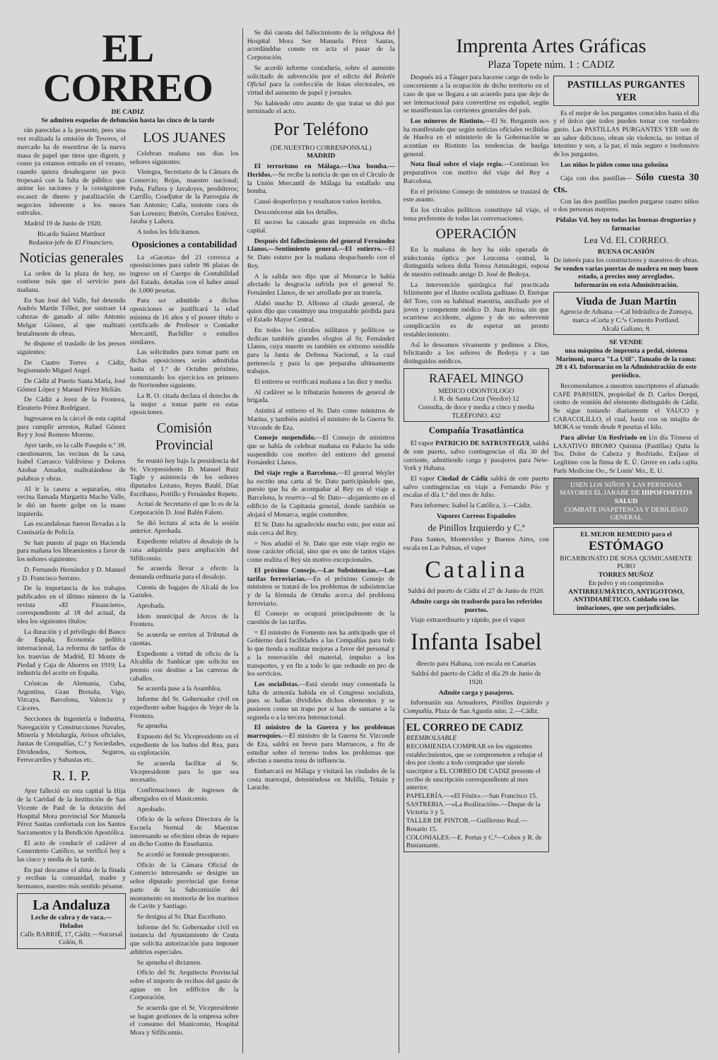EL CORREO
DE CADIZ
Se admiten esquelas de defunción hasta las cinco de la tarde
rán parecidas a la presente, pees una vez realizada la emisión de Tesoros, el mercado ha de resentirse de la nueva masa de papel que tiene que digerir, y como ya estamos entrado en el verano, cuando quiera desahogarse un poco tropesará con la falta de público que anime las raciones y la consiguiente escasez de dinero y paralización de negocios inherente a los meses estivales.
Madrid 19 de Junio de 1920.
Ricardo Suárez Martínez
Redasior-jefe de El Financiero.
Noticias generales
La orden de la plaza de hoy, no contiene más que el servicio para mañana.
En San José del Valle, fué detenido Andrés Martín Téllez, por sustraer 14 cabezas de ganado al niño Antonio Melgar Gómez, al que maltrató brutalmente de obras.
Se dispone el traslado de los presos siguientes:
De Cuatro Torres a Cádiz, Segismundo Miguel Angel.
De Cádiz al Puerto Santa María, José Gómez López y Manuel Pérez Melián.
De Cádiz a Jerez de la Frontera, Eleuterio Pérez Rodríguez.
Ingresaron en la cárcel de esta capital para cumplir arrestos, Rafael Gómez Rey y José Romero Moreno.
Ayer tarde, en la calle Pasquín n.º 38, cuestionaron, las vecinas de la casa, Isabel Carrasco Valdivieso y Dolores Azobar Amador, maltratándose de palabras y obras.
Al ir la casera a separarlas, otra vecina llamada Margarita Macho Valle, le dió un fuerte golpe en la mano izquierda.
Las escandalosas fueron llevadas a la Comisaría de Policía.
Se han puesto al pago en Hacienda para mañana los libramientos a favor de los señores siguientes:
D. Fernando Hernández y D. Manuel y D. Francisco Serrano.
De la importancia de los trabajos publicados en el último número de la revista «El Financiero», correspondiente al 18 del actual, da idea los siguientes títulos:
La duración y el privilegio del Banco de España, Economía política internacional, La reforma de tarifas de los tranvias de Madrid, El Monte de Piedad y Caja de Ahorros en 1919; La industria del aceite en España.
Crónicas de Alemania, Cuba, Argentina, Gran Bretaña, Vigo, Vizcaya, Barcelona, Valencia y Cáceres.
Secciones de Ingeniería e Industria, Navegación y Construcciones Navales, Minería y Metalurgía, Avisos oficiales, Juntas de Compañías, C.ª y Sociedades, Dividendos, Sorteos, Seguros, Ferrocarriles y Subastas etc.
R. I. P.
Ayer falleció en esta capital la Hija de la Caridad de la Institución de San Vicente de Paul de la dotación del Hospital Mora provincial Sor Manuela Pérez Sautas confortada con los Santos Sacramentos y la Bendición Apostólica.
El acto de conducir el cadáver al Cementerio Católico, se verificó hoy a las cinco y media de la tarde.
En paz descanse el alma de la finada y reciban la comunidad, madre y hermanos, nuestro más sentido pésame.
La Andaluza
Leche de cabra y de vaca.—Helados
Calle BARRIÉ, 17, Cádiz.—Sucursal Colón, 8.
LOS JUANES
Celebran mañana sus dias los señores siguientes:
Viniegra, Secretario de la Cámara de Comercio; Rojas, maestro nacional; Peña, Fullera y Javaloyes, presbíteros; Carrillo, Coadjutor de la Parroquia de San Antonio; Caña, teniente cura de San Lorenzo; Butrón, Corrales Estévez, Jaraba y Lahera.
A todos les felicitamos.
Oposiciones a contabilidad
La «Gaceta» del 21 convoca a oposisiciones para cubrir 96 plazas de ingreso en el Cuerpo de Contabilidad del Estado, dotadas con el haber anual de 3.000 pesetas.
Para ser admitido a dichas oposiciones se justificará la edad mínima de 16 años y el poseer título o certificado de Profesor o Contador Mercantil, Bachiller o estudios similares.
Las solicitudes para tomar parte en dichas oposiciones serán admitidas hasta el 1.º de Octubre próximo, comenzando los ejercicios en primero de Noviembre siguiente.
La R. O. citada declara el derecho de la mujer a tomar parte en estas oposiciones.
Comisión Provincial
Se reunió hoy bajo la presidencia del Sr. Vicepresidente D. Manuel Ruiz Tagle y asistencia de los señores diputados Lozano, Reyes Baulé, Díaz Escribano, Portillo y Fernández Repeto.
Actuó de Secretario el que lo es de la Corporación D. José Balén Falero.
Se dió lectura al acta de la sesión anterior. Aprobada.
Expediente relativo al desalojo de la casa adquirida para ampliación del Sifilicomio.
Se acuerda llevar a efecto la demanda ordinaria para el desalojo.
Cuenta de bagajes de Alcalá de los Gazules.
Aprobada.
Idem municipal de Arcos de la Frontera.
Se acuerda se envien al Tribunal de cuentas.
Expediente a virtud de oficio de la Alcaldía de Sanlúcar que solicita un premio con destino a las carreras de caballos.
Se acuerda pase a la Asamblea.
Informe del Sr. Gobernador civil en expediente sobre bagajes de Vejer de la Frontera.
Se aprueba.
Expuesto del Sr. Vicepresidente en el expediente de los baños del Rea, para su explotación.
Se acuerda facilitar al Sr. Vicepresidente para lo que sea necesario.
Confirmaciones de ingresos de albergados en el Manicomio.
Aprobado.
Oficio de la señora Directora de la Escuela Normal de Maestras interesando se efectúen obras de reparo en dicho Centro de Enseñanza.
Se acordó se formule presupuesto.
Oficio de la Cámara Oficial de Comercio interesando se designe un señor diputado provincial que forme parte de la Subcomisión del monumento en memoria de los marinos de Cavite y Santiago.
Se designa al Sr. Diaz Escribano.
Informe del Sr. Gobernador civil en instancia del Ayuntamiento de Ceuta que solicita autorización para imponer arbitrios especiales.
Se aprueba el dictamen.
Oficio del Sr. Arquitecto Provincial sobre el importe de recibos del gasto de aguas en los edificios de la Corporación.
Se acuerda que el Sr. Vicepresidente se hagan gestiones de la empresa sobre el consumo del Manicomio, Hospital Mora y Sifilicomio.
Se dió cuenta del fallecimiento de la religiosa del Hospital Mora Sor Manuela Pérez Sautas, acordánddse conste en acta el pasar de la Corporación.
Se acordó informe contaduría, sobre el aumento solicitado de subvención por el edicto del Boletín Oficial para la confección de listas electorales, en virtud del aumento de papel y jornales.
No habiendo otro asunto de que tratar se dió por terminado el acto.
Por Teléfono
(DE NUESTRO CORRESPONSAL)
MADRID
El terrorismo en Málaga.—Una bomba.—Heridos.—Se recibe la noticia de que en el Círculo de la Unión Mercantil de Málaga ha estallado una bomba.
Causó desperfectos y resultaron varios heridos.
Desconócense aún los detalles.
El suceso ha causado gran impresión en dicha capital.
Después del fallecimiento del general Fernández Llanos.—Sentimiento general.—El entierro.—El Sr. Dato estuvo por la mañana despachando con el Rey.
A la salida nos dijo que al Monarca le había afectado la desgracia sufrida por el general Sr. Fernández Llanos, de ser arrollado por un tranvía.
Alabó mucho D. Alfonso al citado general, de quien dijo que constituye una irreparable pérdida para el Estado Mayor Central.
En todos los círculos militares y políticos se dedican también grandes elogios al Sr. Fernández Llanos, cuya muerte es también en extremo sensible para la Junta de Defensa Nacional, a la cual pertenecía y para la que preparaba ultimamente trabajos.
El entierro se verificará mañana a las diez y media.
Al cadáver se le tributarán honores de general de brigada.
Asistirá al entierro el Sr. Dato como ministros de Marina, y también asistirá el ministro de la Guerra Sr. Vizconde de Eza.
Consejo suspendido.—El Consejo de ministros que se había de celebrar mañana en Palacio ha sido suspendido con motivo del entierro del general Fernández Llanos.
Del viaje regio a Barcelona.—El general Weyler ha escrito una carta al Sr. Dato participándole que, puesto que ha de acompañar al Rey en el viaje a Barcelona, le reserva—al Sr. Dato—alojamiento en el edificio de la Capitania general, donde también se alojará el Monarca, según costumbre.
El Sr. Dato ha agradecido mucho esto, por estar así más cerca del Rey.
= Nos añadió el Sr. Dato que este viaje regio no tiene carácter oficial, sino que es uno de tantos viajes como realiza el Rey sin motivo excepcionales.
El próximo Consejo.—Las Subsistencias.—Las tarifas ferroviarias.—En el próximo Consejo de ministros se tratará de los problemas de subsistencias y de la fórmula de Ortuño acerca del problema ferroviario.
El Consejo se ocupará principalmente de la cuestión de las tarifas.
= El ministro de Fomento nos ha anticipado que el Gobierno dará facilidades a las Compañías para todo lo que tienda a realizar mejoras a favor del personal y a la renovación del material, impulso a los transportes, y en fin a todo lo que redunde en pro de los servicios.
Los socialistas.—Está siendo muy comentada la falta de armonía habida en el Congreso socialista, pues se hallan divididos dichos elementos y se pusieron como un trapo por si han de sumarse a la segunda o a la tercera Internacional.
El ministro de la Guerra y los problemas marroquíes.—El ministro de la Guerra Sr. Vizconde de Eza, saldrá en breve para Marruecos, a fin de estudiar sobre el terreno todos los problemas que afectan a nuestra zona de influencia.
Embarcará en Málaga y visitará las ciudades de la costa marroquí, deteniéndose en Melilla, Tetuán y Larache.
Imprenta Artes Gráficas
Plaza Topete núm. 1 : CADIZ
Después irá a Táuger para hacerse cargo de todo lo concerniente a la ocupación de dicho territorio en el caso de que se llegara a un acuerdo para que deje de ser internacional para convertirse en español, según se manifiestan las corrientes generales del país.
Los mineros de Riotinto.—El Sr. Bergamín nos ha manifestado que según noticias oficiales recibidas de Huelva en el ministerio de la Gobernación se acentúan en Riotinto las tendencias de huelga general.
Nota final sobre el viaje regio.—Continuan los preparativos con motivo del viaje del Rey a Barcelona.
En el próximo Consejo de ministros se trastará de este asunto.
En los círculos políticos constituye tal viaje, el tema preferente de todas las conversaciones.
OPERACIÓN
En la mañana de hoy ha sido operada de iridectomia óptica por Leucoma central, la distinguida señora doña Teresa Amusátegui, esposa de nuestro estimado amigo D. José de Bedoya.
La intervención quirúrgica fué practicada felizmente por el ilustre oculista gaditano D. Enrique del Toro, con su habitual maestria, auxiliado por el joven y competente médico D. Juan Reina, sin que ocurriese accidente, alguno y de no sobrevenir complicación es de esperar un pronto restablecimiento.
Así lo deseamos vivamente y pedimos a Dios, felicitando a los señores de Bedoya y a tan distinguidos médicos.
RAFAEL MINGO
MEDICO ODONTOLOGO
J. R. de Santa Cruz (Veedor) 12
Consulta, de doce y media a cinco y media
TLEÉFONO. 432
Compañía Trasatlántica
El vapor PATRICIO DE SATRUSTEGUI, saldrá de este puerto, salvo contingencias el día 30 del corriente, admitiendo carga y pasajeros para New-York y Habana.
El vapor Ciudad de Cádiz saldrá de este puerto salvo contingencias en viaje a Fernando Póo y escalas el día 1.º del mes de Julio.
Para informes: Isabel la Católica, 3.—Cádiz.
Vapores Correos Españoles
de Pinillos Izquierdo y C.ª
Para Santos, Montevideo y Buenos Aires, con escala en Las Palmas, el vapor
Catalina
Saldrá del puerto de Cádiz el 27 de Junio de 1920.
Admite carga sin trasbordo para los referidos puertos.
Viaje extraordinario y rápido, por el vapor
Infanta Isabel
directo para Habana, con escala en Canarias
Saldrá del puerto de Cádiz el día 29 de Junio de 1920.
Admite carga y pasajeros.
Informarán sus Armadores, Pinillos Izquierdo y Compañía, Plaza de San Agustín núm. 2.—Cádiz.
EL CORREO DE CADIZ
REEMBOLSABLE
RECOMIENDA COMPRAR en los siguientes establecimientos, que se comprometen a rebajar el dos por ciento a todo comprador que siendo suscriptor a EL CORREO DE CADIZ presente el recibo de suscripción correspondiente al mes anterior.
PAPELERÍA.—«El Fénix».—San Francisco 15.
SASTRERIA.—«La Realización».—Duque de la Victoria 3 y 5.
TALLER DE PINTOR.—Guillermo Real.—Rosario 15.
COLONIALES.—E. Portas y C.ª—Cobos y R. de Bustamante.
PASTILLAS PURGANTES YER
Es el mejor de los purgantes conocidos hasta el dia y el único que todos pueden tomar con verdadero gusto. Las PASTILLAS PURGANTES YER son de un sabor delicioso, obran sin violencia, no irritan el intestino y son, a la par, el más seguro e inofensivo de los purgantes.
Los niños lo piden como una golosina
Caja con dos pastillas— Sólo cuesta 30 cts.
Con las dos pastillas pueden purgarse cuatro niños o dos personas mayores.
Pídalas Vd. hoy en todas las buenas droguerías y farmacias
Lea Vd. EL CORREO.
BUENA OCASIÓN
De interés para los constructores y maestros de obras.
Se venden varias puertas de madera en muy buen estado, a precios muy arreglados.
Informarán en esta Administración.
Viuda de Juan Martin
Agencia de Aduana.—Cal hidráulica de Zumaya, marca «Corta y C.ª» Cemento Portland.
Alcalá Galiano, 8.
SE VENDE
una máquina de imprenta a pedal, sistema Marinoni, marca "La Util". Tamaño de la rama: 28 x 43. Informarán en la Administración de este periódico.
Recomendamos a nuestros suscriptores el afamado CAFE PARISIEN, propiedad de D. Carlos Derqui, centro de reunión del elemento distinguido de Cádiz. Se sigue tostando diariamente el YAUCO y CARACOLILLO, el cual, hasta con su miajita de MOKA se vende desde 8 pesetas el kilo.
Para aliviar Un Resfriado en Un día Tómese el LAXATIVO BROMO Quinina (Pastillas) Quita la Tos. Dolor de Cabeza y Resfriado. Exíjase el Legítimo con la firma de E. Ú. Grove en cada cajita. París Medicine Oo., Sr Lonis' Mo., E. U.
USEN LOS NIÑOS Y LAS PERSONAS MAYORES EL JARABE DE HIPOFOSFITOS SALUD
COMBATE INAPETENCIA Y DEBILIDAD GENERAL
EL MEJOR REMEDIO para el
ESTÓMAGO
BICARBONATO DE SOSA QUIMICAMENTE PURO
TORRES MUÑOZ
En polvo y en comprimidos
ANTIRREUMÁTICO, ANTIGOTOSO, ANTIDIABÉTICO. Cuidado con las imitaciones, que son perjudiciales.